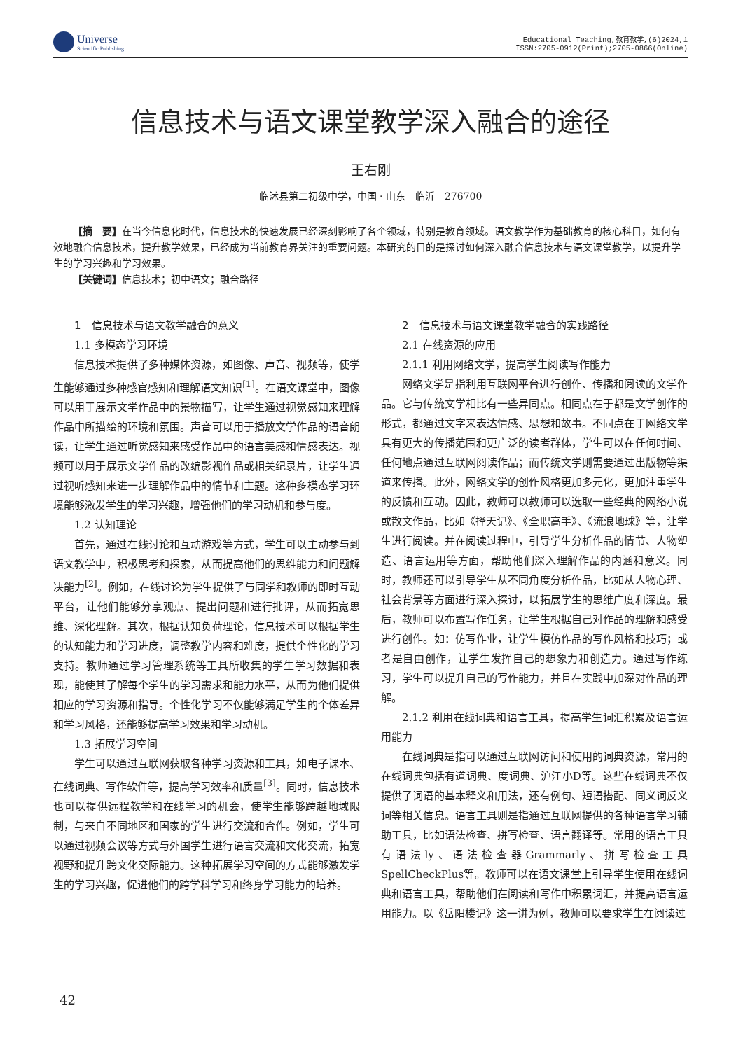Universe
Scientific Publishing
Educational Teaching,教育教学,(6)2024,1
ISSN:2705-0912(Print);2705-0866(Online)
信息技术与语文课堂教学深入融合的途径
王右刚
临沭县第二初级中学，中国 · 山东　临沂　276700
【摘　要】在当今信息化时代，信息技术的快速发展已经深刻影响了各个领域，特别是教育领域。语文教学作为基础教育的核心科目，如何有效地融合信息技术，提升教学效果，已经成为当前教育界关注的重要问题。本研究的目的是探讨如何深入融合信息技术与语文课堂教学，以提升学生的学习兴趣和学习效果。
【关键词】信息技术；初中语文；融合路径
1　信息技术与语文教学融合的意义
1.1 多模态学习环境
信息技术提供了多种媒体资源，如图像、声音、视频等，使学生能够通过多种感官感知和理解语文知识<sup>[1]</sup>。在语文课堂中，图像可以用于展示文学作品中的景物描写，让学生通过视觉感知来理解作品中所描绘的环境和氛围。声音可以用于播放文学作品的语音朗读，让学生通过听觉感知来感受作品中的语言美感和情感表达。视频可以用于展示文学作品的改编影视作品或相关纪录片，让学生通过视听感知来进一步理解作品中的情节和主题。这种多模态学习环境能够激发学生的学习兴趣，增强他们的学习动机和参与度。
1.2 认知理论
首先，通过在线讨论和互动游戏等方式，学生可以主动参与到语文教学中，积极思考和探索，从而提高他们的思维能力和问题解决能力<sup>[2]</sup>。例如，在线讨论为学生提供了与同学和教师的即时互动平台，让他们能够分享观点、提出问题和进行批评，从而拓宽思维、深化理解。其次，根据认知负荷理论，信息技术可以根据学生的认知能力和学习进度，调整教学内容和难度，提供个性化的学习支持。教师通过学习管理系统等工具所收集的学生学习数据和表现，能使其了解每个学生的学习需求和能力水平，从而为他们提供相应的学习资源和指导。个性化学习不仅能够满足学生的个体差异和学习风格，还能够提高学习效果和学习动机。
1.3 拓展学习空间
学生可以通过互联网获取各种学习资源和工具，如电子课本、在线词典、写作软件等，提高学习效率和质量<sup>[3]</sup>。同时，信息技术也可以提供远程教学和在线学习的机会，使学生能够跨越地域限制，与来自不同地区和国家的学生进行交流和合作。例如，学生可以通过视频会议等方式与外国学生进行语言交流和文化交流，拓宽视野和提升跨文化交际能力。这种拓展学习空间的方式能够激发学生的学习兴趣，促进他们的跨学科学习和终身学习能力的培养。
2　信息技术与语文课堂教学融合的实践路径
2.1 在线资源的应用
2.1.1 利用网络文学，提高学生阅读写作能力
网络文学是指利用互联网平台进行创作、传播和阅读的文学作品。它与传统文学相比有一些异同点。相同点在于都是文学创作的形式，都通过文字来表达情感、思想和故事。不同点在于网络文学具有更大的传播范围和更广泛的读者群体，学生可以在任何时间、任何地点通过互联网阅读作品；而传统文学则需要通过出版物等渠道来传播。此外，网络文学的创作风格更加多元化，更加注重学生的反馈和互动。因此，教师可以教师可以选取一些经典的网络小说或散文作品，比如《择天记》、《全职高手》、《流浪地球》等，让学生进行阅读。并在阅读过程中，引导学生分析作品的情节、人物塑造、语言运用等方面，帮助他们深入理解作品的内涵和意义。同时，教师还可以引导学生从不同角度分析作品，比如从人物心理、社会背景等方面进行深入探讨，以拓展学生的思维广度和深度。最后，教师可以布置写作任务，让学生根据自己对作品的理解和感受进行创作。如：仿写作业，让学生模仿作品的写作风格和技巧；或者是自由创作，让学生发挥自己的想象力和创造力。通过写作练习，学生可以提升自己的写作能力，并且在实践中加深对作品的理解。
2.1.2 利用在线词典和语言工具，提高学生词汇积累及语言运用能力
在线词典是指可以通过互联网访问和使用的词典资源，常用的在线词典包括有道词典、度词典、沪江小D等。这些在线词典不仅提供了词语的基本释义和用法，还有例句、短语搭配、同义词反义词等相关信息。语言工具则是指通过互联网提供的各种语言学习辅助工具，比如语法检查、拼写检查、语言翻译等。常用的语言工具有语法ly、语法检查器Grammarly、拼写检查工具SpellCheckPlus等。教师可以在语文课堂上引导学生使用在线词典和语言工具，帮助他们在阅读和写作中积累词汇，并提高语言运用能力。以《岳阳楼记》这一讲为例，教师可以要求学生在阅读过
42